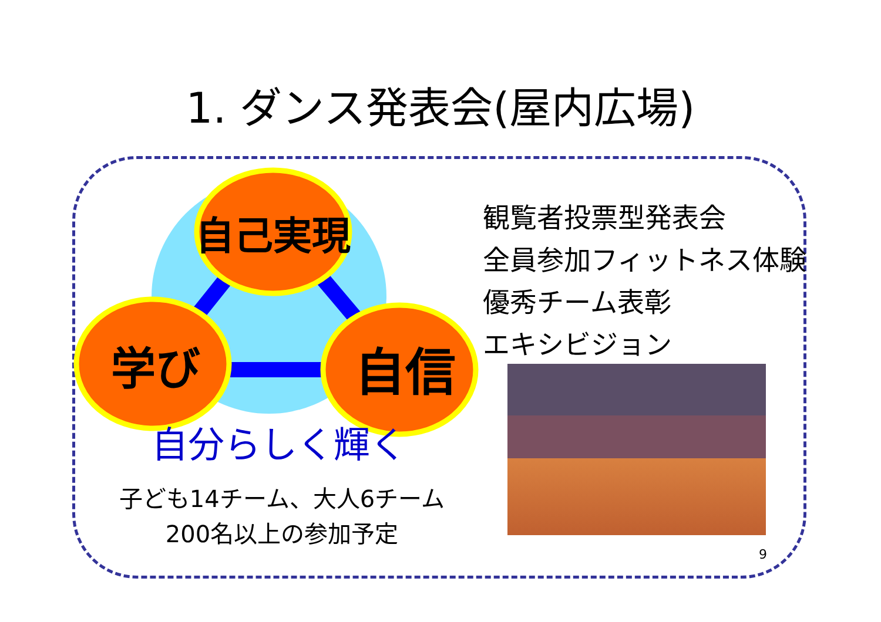1. ダンス発表会(屋内広場)
自己実現
学び
自信
自分らしく輝く
観覧者投票型発表会
全員参加フィットネス体験
優秀チーム表彰
エキシビジョン
子ども14チーム、大人6チーム
200名以上の参加予定
9